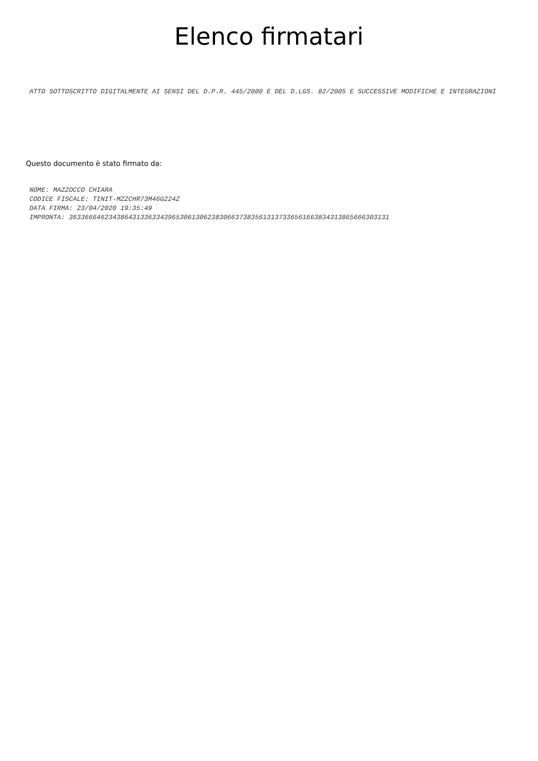Elenco firmatari
ATTO SOTTOSCRITTO DIGITALMENTE AI SENSI DEL D.P.R. 445/2000 E DEL D.LGS. 82/2005 E SUCCESSIVE MODIFICHE E INTEGRAZIONI
Questo documento è stato firmato da:
NOME: MAZZOCCO CHIARA
CODICE FISCALE: TINIT-MZZCHR73M46G224Z
DATA FIRMA: 23/04/2020 19:35:49
IMPRONTA: 363366646234386431336334396530613062383066373835613137336561663834313865666303131